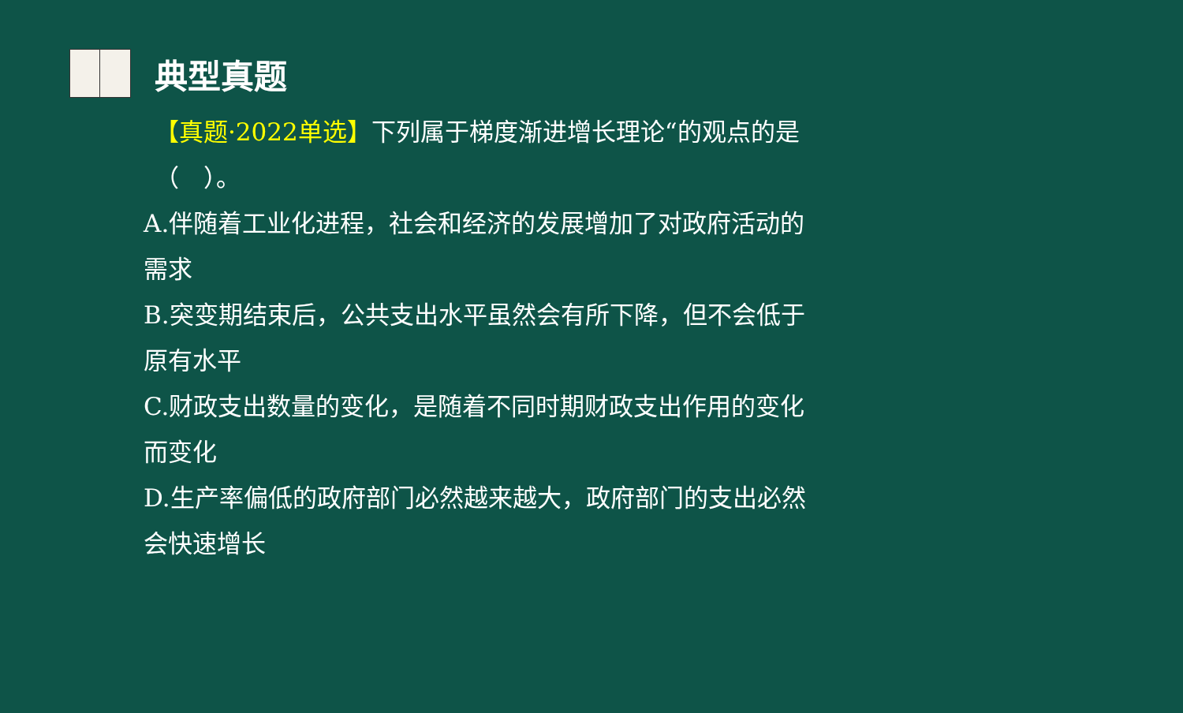典型真题
【真题·2022单选】下列属于梯度渐进增长理论“的观点的是（　）。
A.伴随着工业化进程，社会和经济的发展增加了对政府活动的需求
B.突变期结束后，公共支出水平虽然会有所下降，但不会低于原有水平
C.财政支出数量的变化，是随着不同时期财政支出作用的变化而变化
D.生产率偏低的政府部门必然越来越大，政府部门的支出必然会快速增长